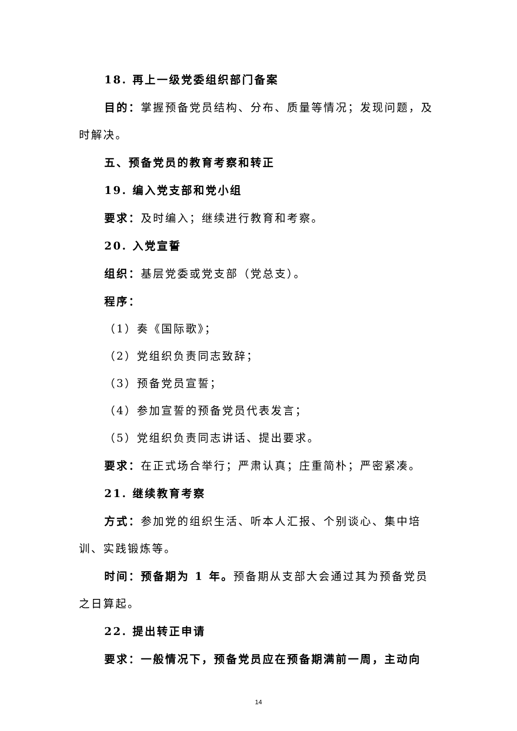18. 再上一级党委组织部门备案
目的：掌握预备党员结构、分布、质量等情况；发现问题，及时解决。
五、预备党员的教育考察和转正
19. 编入党支部和党小组
要求：及时编入；继续进行教育和考察。
20. 入党宣誓
组织：基层党委或党支部（党总支）。
程序：
（1）奏《国际歌》；
（2）党组织负责同志致辞；
（3）预备党员宣誓；
（4）参加宣誓的预备党员代表发言；
（5）党组织负责同志讲话、提出要求。
要求：在正式场合举行；严肃认真；庄重简朴；严密紧凑。
21. 继续教育考察
方式：参加党的组织生活、听本人汇报、个别谈心、集中培训、实践锻炼等。
时间：预备期为 1 年。预备期从支部大会通过其为预备党员之日算起。
22. 提出转正申请
要求：一般情况下，预备党员应在预备期满前一周，主动向
14